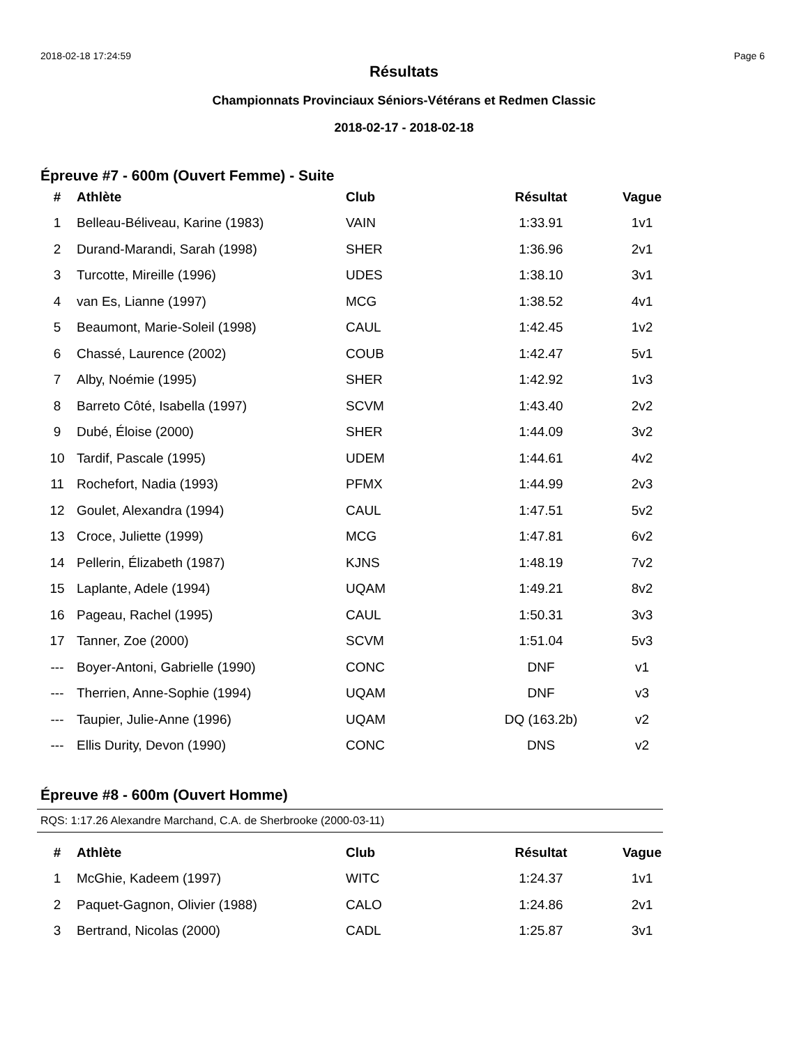2018-02-18 17:24:59 Page 6
Résultats
Championnats Provinciaux Séniors-Vétérans et Redmen Classic
2018-02-17 - 2018-02-18
Épreuve #7 - 600m (Ouvert Femme) - Suite
| # | Athlète | Club | Résultat | Vague |
| --- | --- | --- | --- | --- |
| 1 | Belleau-Béliveau, Karine (1983) | VAIN | 1:33.91 | 1v1 |
| 2 | Durand-Marandi, Sarah (1998) | SHER | 1:36.96 | 2v1 |
| 3 | Turcotte, Mireille (1996) | UDES | 1:38.10 | 3v1 |
| 4 | van Es, Lianne (1997) | MCG | 1:38.52 | 4v1 |
| 5 | Beaumont, Marie-Soleil (1998) | CAUL | 1:42.45 | 1v2 |
| 6 | Chassé, Laurence (2002) | COUB | 1:42.47 | 5v1 |
| 7 | Alby, Noémie (1995) | SHER | 1:42.92 | 1v3 |
| 8 | Barreto Côté, Isabella (1997) | SCVM | 1:43.40 | 2v2 |
| 9 | Dubé, Éloise (2000) | SHER | 1:44.09 | 3v2 |
| 10 | Tardif, Pascale (1995) | UDEM | 1:44.61 | 4v2 |
| 11 | Rochefort, Nadia (1993) | PFMX | 1:44.99 | 2v3 |
| 12 | Goulet, Alexandra (1994) | CAUL | 1:47.51 | 5v2 |
| 13 | Croce, Juliette (1999) | MCG | 1:47.81 | 6v2 |
| 14 | Pellerin, Élizabeth (1987) | KJNS | 1:48.19 | 7v2 |
| 15 | Laplante, Adele (1994) | UQAM | 1:49.21 | 8v2 |
| 16 | Pageau, Rachel (1995) | CAUL | 1:50.31 | 3v3 |
| 17 | Tanner, Zoe (2000) | SCVM | 1:51.04 | 5v3 |
| --- | Boyer-Antoni, Gabrielle (1990) | CONC | DNF | v1 |
| --- | Therrien, Anne-Sophie (1994) | UQAM | DNF | v3 |
| --- | Taupier, Julie-Anne (1996) | UQAM | DQ (163.2b) | v2 |
| --- | Ellis Durity, Devon (1990) | CONC | DNS | v2 |
Épreuve #8 - 600m (Ouvert Homme)
RQS: 1:17.26 Alexandre Marchand, C.A. de Sherbrooke (2000-03-11)
| # | Athlète | Club | Résultat | Vague |
| --- | --- | --- | --- | --- |
| 1 | McGhie, Kadeem (1997) | WITC | 1:24.37 | 1v1 |
| 2 | Paquet-Gagnon, Olivier (1988) | CALO | 1:24.86 | 2v1 |
| 3 | Bertrand, Nicolas (2000) | CADL | 1:25.87 | 3v1 |